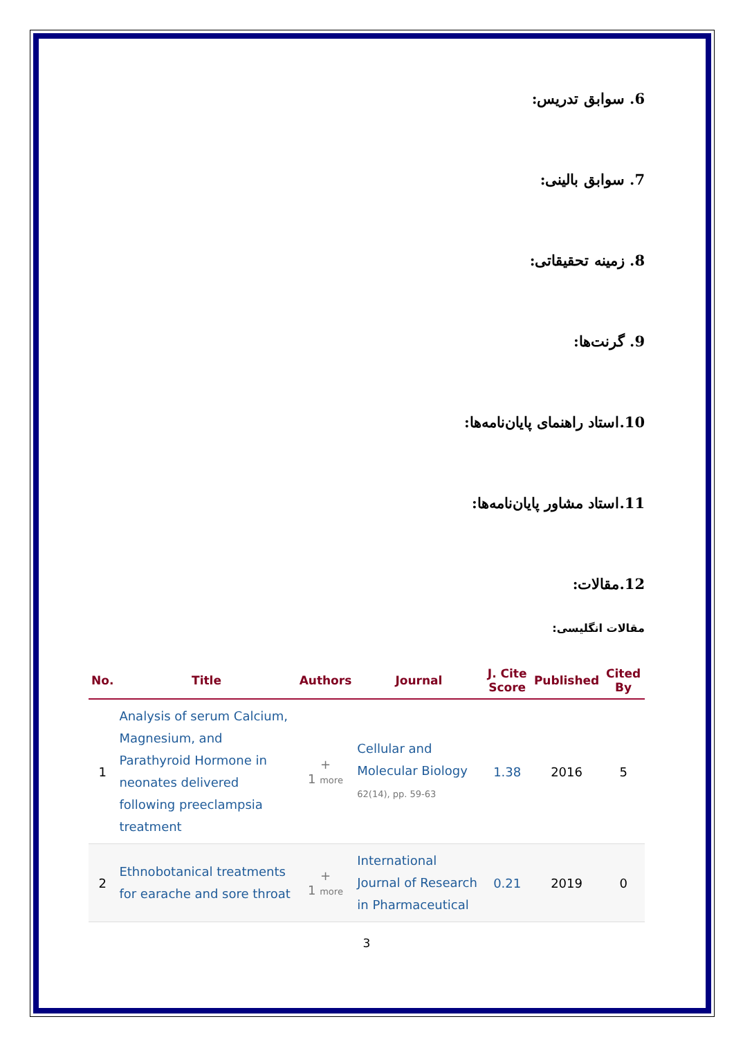6. سوابق تدریس:
7. سوابق بالینی:
8. زمینه تحقیقاتی:
9. گرنت‌ها:
10.استاد راهنمای پایان‌نامه‌ها:
11.استاد مشاور پایان‌نامه‌ها:
12.مقالات:
مقالات انگلیسی:
| No. | Title | Authors | Journal | J. Cite Score | Published | Cited By |
| --- | --- | --- | --- | --- | --- | --- |
| 1 | Analysis of serum Calcium, Magnesium, and Parathyroid Hormone in neonates delivered following preeclampsia treatment | + 1 more | Cellular and Molecular Biology 62(14), pp. 59-63 | 1.38 | 2016 | 5 |
| 2 | Ethnobotanical treatments for earache and sore throat | + 1 more | International Journal of Research in Pharmaceutical | 0.21 | 2019 | 0 |
3